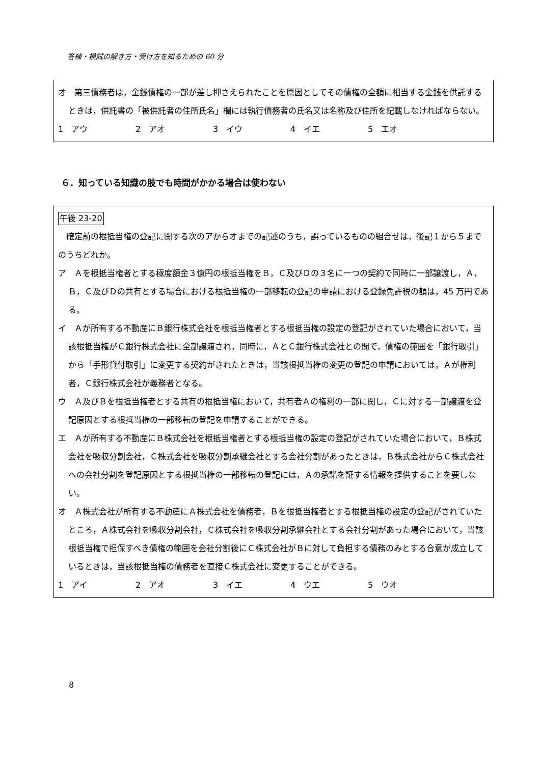答練・模試の解き方・受け方を知るための 60 分
オ　第三債務者は，金銭債権の一部が差し押さえられたことを原因としてその債権の全額に相当する金銭を供託するときは，供託書の「被供託者の住所氏名」欄には執行債務者の氏名又は名称及び住所を記載しなければならない。
1　アウ 2　アオ 3　イウ 4　イエ 5　エオ
６．知っている知識の肢でも時間がかかる場合は使わない
午後 23-20
　確定前の根抵当権の登記に関する次のアからオまでの記述のうち，誤っているものの組合せは，後記１から５までのうちどれか。
ア　Ａを根抵当権者とする極度額金３億円の根抵当権をＢ，Ｃ及びＤの３名に一つの契約で同時に一部譲渡し，Ａ，Ｂ，Ｃ及びＤの共有とする場合における根抵当権の一部移転の登記の申請における登録免許税の額は，45 万円である。
イ　Ａが所有する不動産にＢ銀行株式会社を根抵当権者とする根抵当権の設定の登記がされていた場合において，当該根抵当権がＣ銀行株式会社に全部譲渡され，同時に，ＡとＣ銀行株式会社との間で，債権の範囲を「銀行取引」から「手形貸付取引」に変更する契約がされたときは，当該根抵当権の変更の登記の申請においては，Ａが権利者，Ｃ銀行株式会社が義務者となる。
ウ　Ａ及びＢを根抵当権者とする共有の根抵当権において，共有者Ａの権利の一部に関し，Ｃに対する一部譲渡を登記原因とする根抵当権の一部移転の登記を申請することができる。
エ　Ａが所有する不動産にＢ株式会社を根抵当権者とする根抵当権の設定の登記がされていた場合において，Ｂ株式会社を吸収分割会社，Ｃ株式会社を吸収分割承継会社とする会社分割があったときは，Ｂ株式会社からＣ株式会社への会社分割を登記原因とする根抵当権の一部移転の登記には，Ａの承諾を証する情報を提供することを要しない。
オ　Ａ株式会社が所有する不動産にＡ株式会社を債務者，Ｂを根抵当権者とする根抵当権の設定の登記がされていたところ，Ａ株式会社を吸収分割会社，Ｃ株式会社を吸収分割承継会社とする会社分割があった場合において，当該根抵当権で担保すべき債権の範囲を会社分割後にＣ株式会社がＢに対して負担する債務のみとする合意が成立しているときは，当該根抵当権の債務者を直接Ｃ株式会社に変更することができる。
1　アイ 2　アオ 3　イエ 4　ウエ 5　ウオ
8